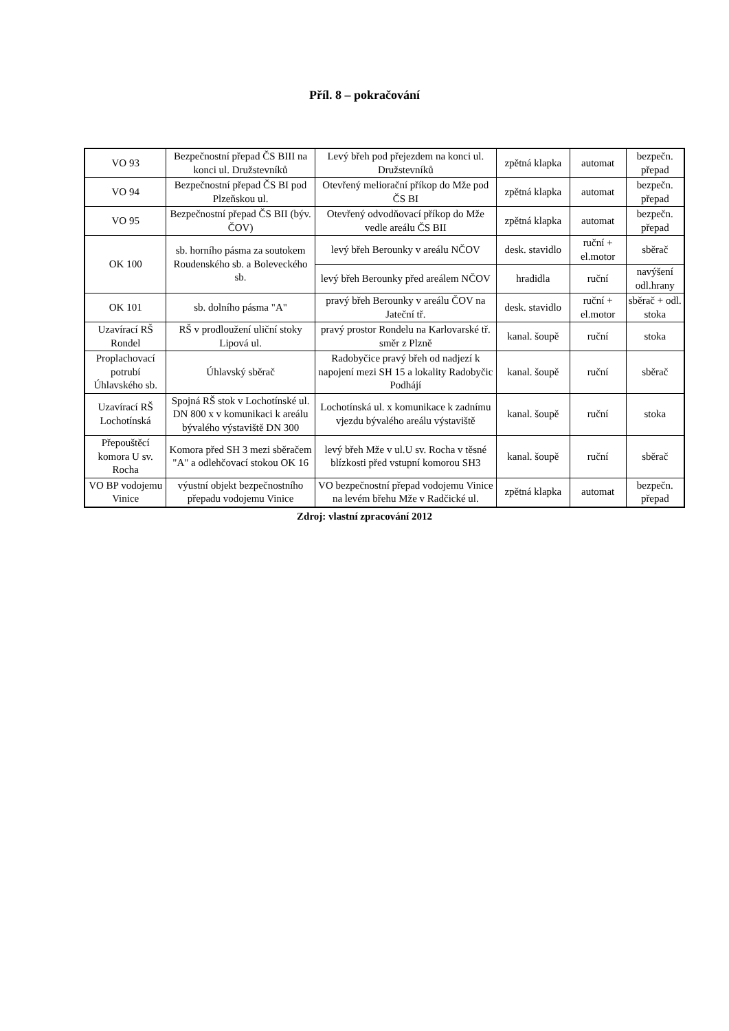Příl. 8 – pokračování
| VO 93 | Bezpečnostní přepad ČS BIII na konci ul. Družstevníků | Levý břeh pod přejezdem na konci ul. Družstevníků | zpětná klapka | automat | bezpečn. přepad |
| VO 94 | Bezpečnostní přepad ČS BI pod Plzeňskou ul. | Otevřený meliorační příkop do Mže pod ČS BI | zpětná klapka | automat | bezpečn. přepad |
| VO 95 | Bezpečnostní přepad ČS BII (býv. ČOV) | Otevřený odvodňovací příkop do Mže vedle areálu ČS BII | zpětná klapka | automat | bezpečn. přepad |
| OK 100 | sb. horního pásma za soutokem Roudenského sb. a Boleveckého sb. | levý břeh Berounky v areálu NČOV | desk. stavidlo | ruční + el.motor | sběrač |
| | | levý břeh Berounky před areálem NČOV | hradidla | ruční | navýšení odl.hrany |
| OK 101 | sb. dolního pásma "A" | pravý břeh Berounky v areálu ČOV na Jateční tř. | desk. stavidlo | ruční + el.motor | sběrač + odl. stoka |
| Uzavírací RŠ Rondel | RŠ v prodloužení uliční stoky Lipová ul. | pravý prostor Rondelu na Karlovarské tř. směr z Plzně | kanal. šoupě | ruční | stoka |
| Proplachovací potrubí Úhlavského sb. | Úhlavský sběrač | Radobyčice pravý břeh od nadjezí k napojení mezi SH 15 a lokality Radobyčic Podhájí | kanal. šoupě | ruční | sběrač |
| Uzavírací RŠ Lochotínská | Spojná RŠ stok v Lochotínské ul. DN 800 x v komunikaci k areálu bývalého výstaviště DN 300 | Lochotínská ul. x komunikace k zadnímu vjezdu bývalého areálu výstaviště | kanal. šoupě | ruční | stoka |
| Přepouštěcí komora U sv. Rocha | Komora před SH 3 mezi sběračem "A" a odlehčovací stokou OK 16 | levý břeh Mže v ul.U sv. Rocha v těsné blízkosti před vstupní komorou SH3 | kanal. šoupě | ruční | sběrač |
| VO BP vodojemu Vinice | výustní objekt bezpečnostního přepadu vodojemu Vinice | VO bezpečnostní přepad vodojemu Vinice na levém břehu Mže v Radčické ul. | zpětná klapka | automat | bezpečn. přepad |
Zdroj: vlastní zpracování 2012